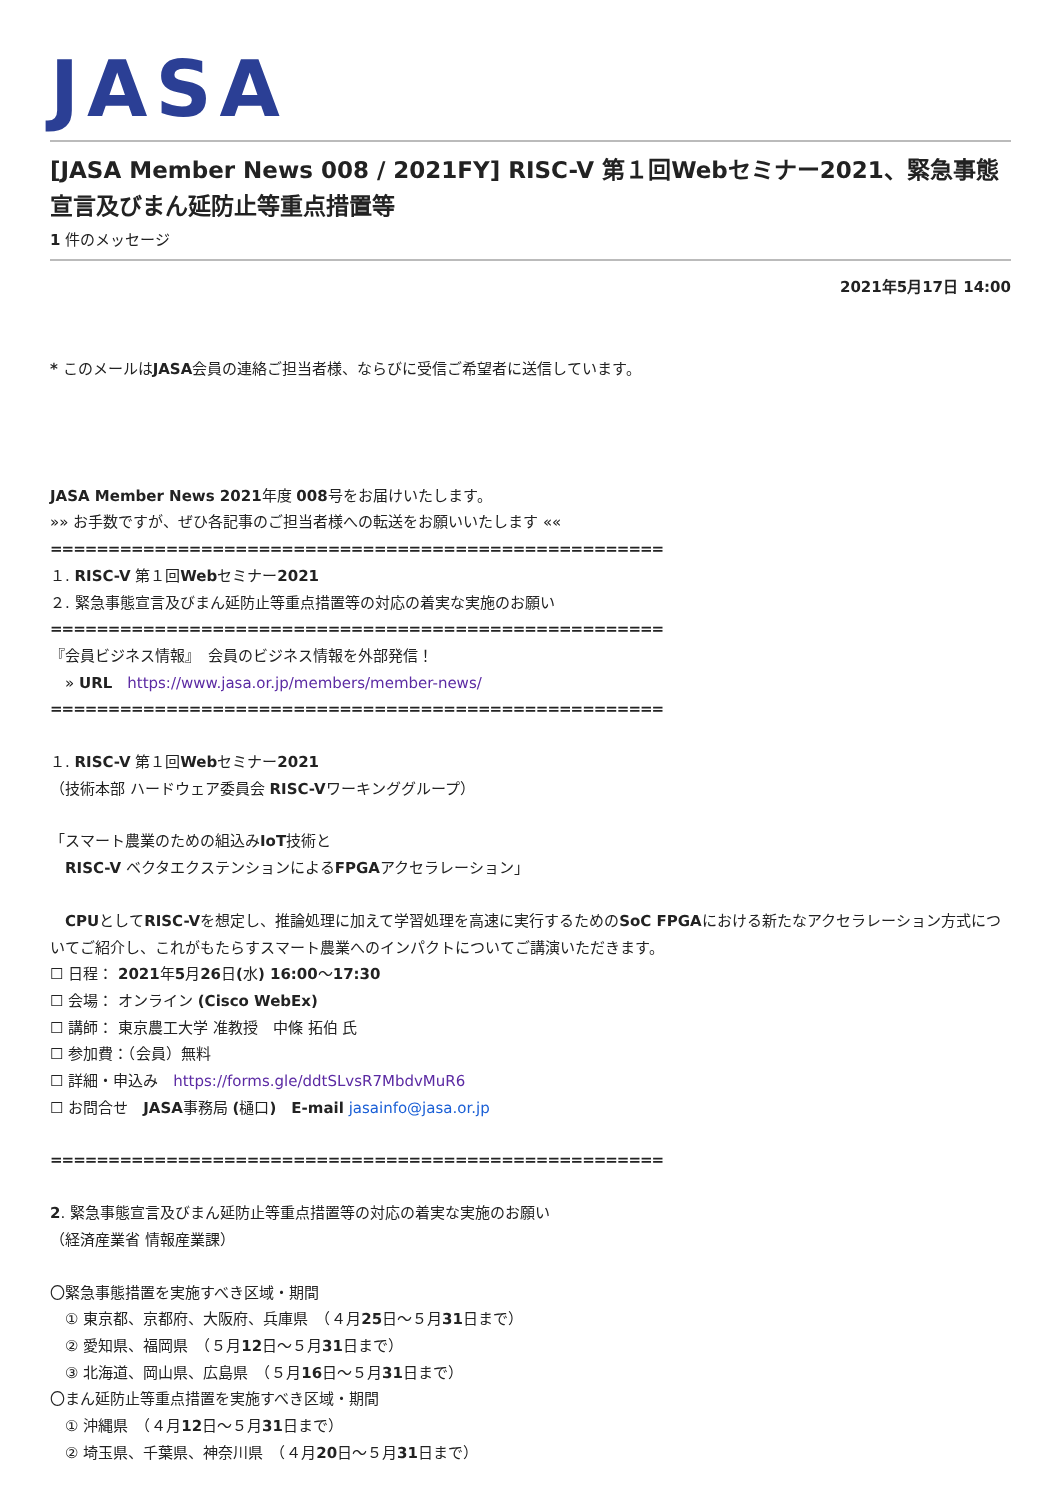JASA
[JASA Member News 008 / 2021FY] RISC-V 第１回Webセミナー2021、緊急事態宣言及びまん延防止等重点措置等
1 件のメッセージ
2021年5月17日 14:00
* このメールはJASA会員の連絡ご担当者様、ならびに受信ご希望者に送信しています。
JASA Member News 2021年度 008号をお届けいたします。
»» お手数ですが、ぜひ各記事のご担当者様への転送をお願いいたします ««
=====================================================
１. RISC-V 第１回Webセミナー2021
２. 緊急事態宣言及びまん延防止等重点措置等の対応の着実な実施のお願い
=====================================================
『会員ビジネス情報』　会員のビジネス情報を外部発信！
　» URL　https://www.jasa.or.jp/members/member-news/
=====================================================
１. RISC-V 第１回Webセミナー2021
（技術本部 ハードウェア委員会 RISC-Vワーキンググループ）
「スマート農業のための組込みIoT技術と
　RISC-V ベクタエクステンションによるFPGAアクセラレーション」
　CPUとしてRISC-Vを想定し、推論処理に加えて学習処理を高速に実行するためのSoC FPGAにおける新たなアクセラレーション方式についてご紹介し、これがもたらすスマート農業へのインパクトについてご講演いただきます。
☐ 日程： 2021年5月26日(水) 16:00〜17:30
☐ 会場： オンライン (Cisco WebEx)
☐ 講師： 東京農工大学 准教授　中條 拓伯 氏
☐ 参加費：（会員）無料
☐ 詳細・申込み　https://forms.gle/ddtSLvsR7MbdvMuR6
☐ お問合せ　JASA事務局 (樋口)　E-mail jasainfo@jasa.or.jp
=====================================================
2. 緊急事態宣言及びまん延防止等重点措置等の対応の着実な実施のお願い
（経済産業省 情報産業課）
〇緊急事態措置を実施すべき区域・期間
　① 東京都、京都府、大阪府、兵庫県　（４月25日〜５月31日まで）
　② 愛知県、福岡県　（５月12日〜５月31日まで）
　③ 北海道、岡山県、広島県　（５月16日〜５月31日まで）
〇まん延防止等重点措置を実施すべき区域・期間
　① 沖縄県　（４月12日〜５月31日まで）
　② 埼玉県、千葉県、神奈川県　（４月20日〜５月31日まで）